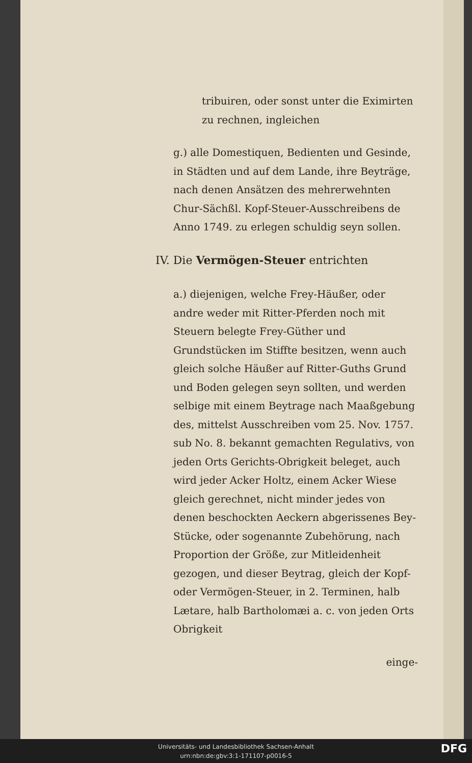tribuiren, oder sonst unter die Eximirten zu rechnen, ingleichen
g.) alle Domestiquen, Bedienten und Gesinde, in Städten und auf dem Lande, ihre Beyträge, nach denen Ansätzen des mehrerwehnten Chur-Sächßl. Kopf-Steuer-Ausschreibens de Anno 1749. zu erlegen schuldig seyn sollen.
IV. Die Vermögen-Steuer entrichten
a.) diejenigen, welche Frey-Häußer, oder andre weder mit Ritter-Pferden noch mit Steuern belegte Frey-Güther und Grundstücken im Stiffte besitzen, wenn auch gleich solche Häußer auf Ritter-Guths Grund und Boden gelegen seyn sollten, und werden selbige mit einem Beytrage nach Maaßgebung des, mittelst Ausschreiben vom 25. Nov. 1757. sub No. 8. bekannt gemachten Regulativs, von jeden Orts Gerichts-Obrigkeit beleget, auch wird jeder Acker Holtz, einem Acker Wiese gleich gerechnet, nicht minder jedes von denen beschockten Aeckern abgerissenes Bey-Stücke, oder sogenannte Zubehörung, nach Proportion der Größe, zur Mitleidenheit gezogen, und dieser Beytrag, gleich der Kopf- oder Vermögen-Steuer, in 2. Terminen, halb Lætare, halb Bartholomæi a. c. von jeden Orts Obrigkeit
einge-
Universitäts- und Landesbibliothek Sachsen-Anhalt
urn:nbn:de:gbv:3:1-171107-p0016-5
DFG